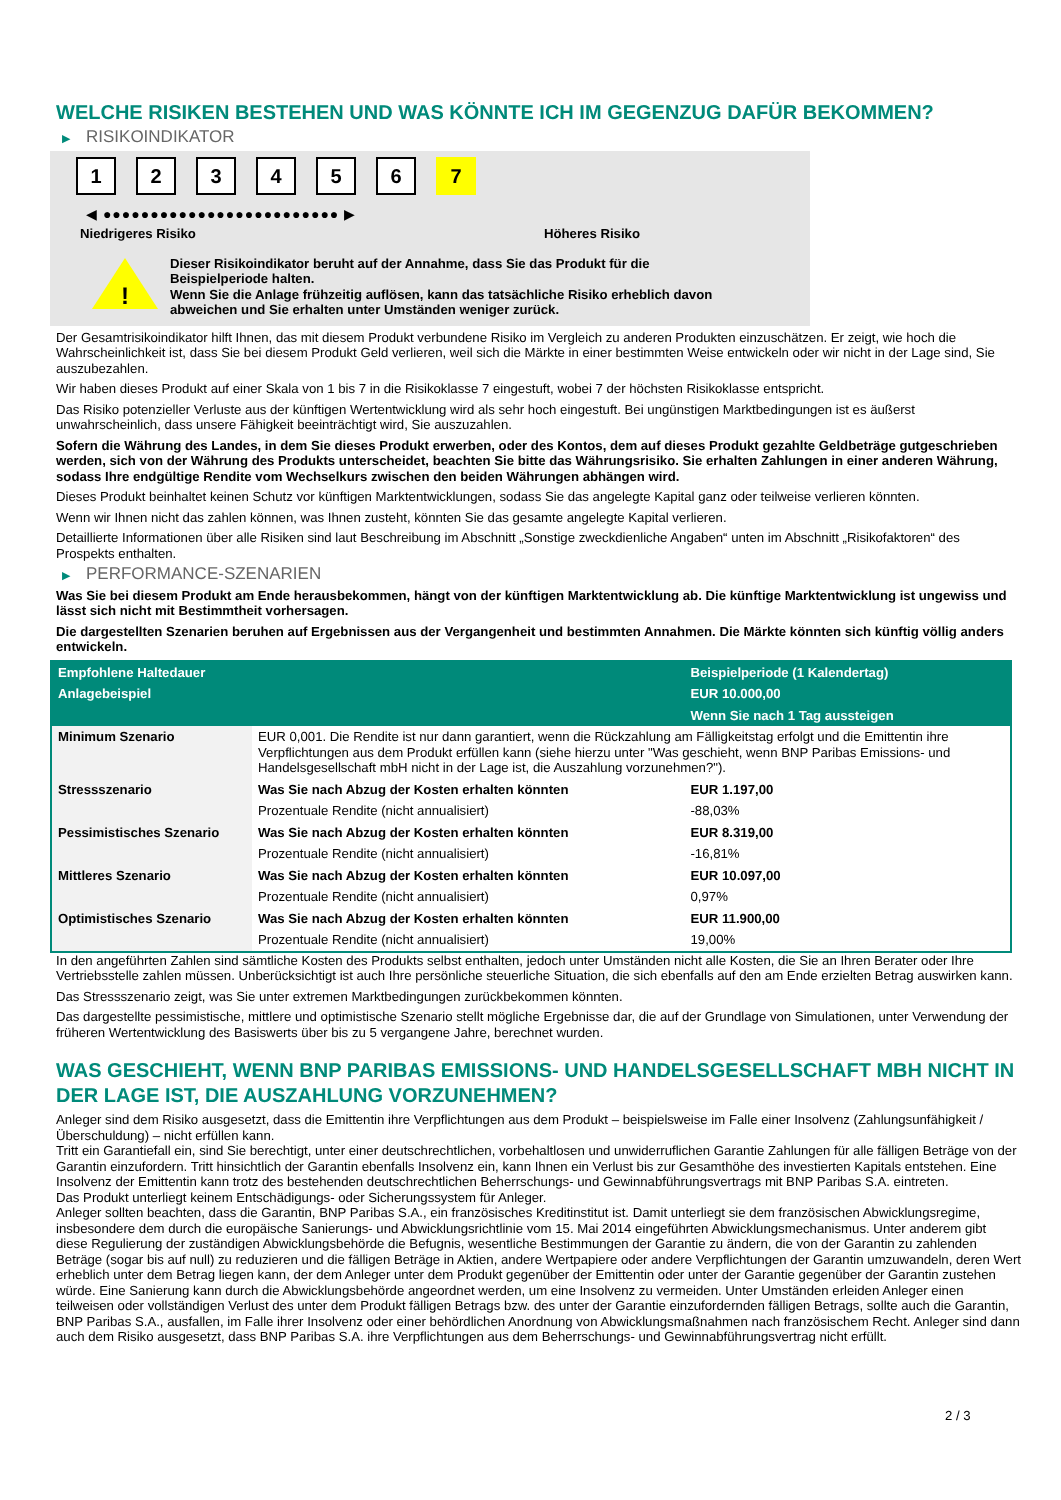WELCHE RISIKEN BESTEHEN UND WAS KÖNNTE ICH IM GEGENZUG DAFÜR BEKOMMEN?
▶ RISIKOINDIKATOR
1 2 3 4 5 6 7
◀ ●●●●●●●●●●●●●●●●●●●●●●●●● ▶
Niedrigeres Risiko Höheres Risiko
!
Dieser Risikoindikator beruht auf der Annahme, dass Sie das Produkt für die
Beispielperiode halten.
Wenn Sie die Anlage frühzeitig auflösen, kann das tatsächliche Risiko erheblich davon
abweichen und Sie erhalten unter Umständen weniger zurück.
Der Gesamtrisikoindikator hilft Ihnen, das mit diesem Produkt verbundene Risiko im Vergleich zu anderen Produkten einzuschätzen. Er zeigt, wie hoch die Wahrscheinlichkeit ist, dass Sie bei diesem Produkt Geld verlieren, weil sich die Märkte in einer bestimmten Weise entwickeln oder wir nicht in der Lage sind, Sie auszubezahlen.
Wir haben dieses Produkt auf einer Skala von 1 bis 7 in die Risikoklasse 7 eingestuft, wobei 7 der höchsten Risikoklasse entspricht.
Das Risiko potenzieller Verluste aus der künftigen Wertentwicklung wird als sehr hoch eingestuft. Bei ungünstigen Marktbedingungen ist es äußerst unwahrscheinlich, dass unsere Fähigkeit beeinträchtigt wird, Sie auszuzahlen.
Sofern die Währung des Landes, in dem Sie dieses Produkt erwerben, oder des Kontos, dem auf dieses Produkt gezahlte Geldbeträge gutgeschrieben werden, sich von der Währung des Produkts unterscheidet, beachten Sie bitte das Währungsrisiko. Sie erhalten Zahlungen in einer anderen Währung, sodass Ihre endgültige Rendite vom Wechselkurs zwischen den beiden Währungen abhängen wird.
Dieses Produkt beinhaltet keinen Schutz vor künftigen Marktentwicklungen, sodass Sie das angelegte Kapital ganz oder teilweise verlieren könnten.
Wenn wir Ihnen nicht das zahlen können, was Ihnen zusteht, könnten Sie das gesamte angelegte Kapital verlieren.
Detaillierte Informationen über alle Risiken sind laut Beschreibung im Abschnitt „Sonstige zweckdienliche Angaben“ unten im Abschnitt „Risikofaktoren“ des Prospekts enthalten.
▶ PERFORMANCE-SZENARIEN
Was Sie bei diesem Produkt am Ende herausbekommen, hängt von der künftigen Marktentwicklung ab. Die künftige Marktentwicklung ist ungewiss und lässt sich nicht mit Bestimmtheit vorhersagen.
Die dargestellten Szenarien beruhen auf Ergebnissen aus der Vergangenheit und bestimmten Annahmen. Die Märkte könnten sich künftig völlig anders entwickeln.
| Empfohlene Haltedauer | | Beispielperiode (1 Kalendertag) |
| Anlagebeispiel | | EUR 10.000,00 |
| | | Wenn Sie nach 1 Tag aussteigen |
| Minimum Szenario | EUR 0,001. Die Rendite ist nur dann garantiert, wenn die Rückzahlung am Fälligkeitstag erfolgt und die Emittentin ihre Verpflichtungen aus dem Produkt erfüllen kann (siehe hierzu unter "Was geschieht, wenn BNP Paribas Emissions- und Handelsgesellschaft mbH nicht in der Lage ist, die Auszahlung vorzunehmen?"). | |
| Stressszenario | Was Sie nach Abzug der Kosten erhalten könnten | EUR 1.197,00 |
| | Prozentuale Rendite (nicht annualisiert) | -88,03% |
| Pessimistisches Szenario | Was Sie nach Abzug der Kosten erhalten könnten | EUR 8.319,00 |
| | Prozentuale Rendite (nicht annualisiert) | -16,81% |
| Mittleres Szenario | Was Sie nach Abzug der Kosten erhalten könnten | EUR 10.097,00 |
| | Prozentuale Rendite (nicht annualisiert) | 0,97% |
| Optimistisches Szenario | Was Sie nach Abzug der Kosten erhalten könnten | EUR 11.900,00 |
| | Prozentuale Rendite (nicht annualisiert) | 19,00% |
In den angeführten Zahlen sind sämtliche Kosten des Produkts selbst enthalten, jedoch unter Umständen nicht alle Kosten, die Sie an Ihren Berater oder Ihre Vertriebsstelle zahlen müssen. Unberücksichtigt ist auch Ihre persönliche steuerliche Situation, die sich ebenfalls auf den am Ende erzielten Betrag auswirken kann.
Das Stressszenario zeigt, was Sie unter extremen Marktbedingungen zurückbekommen könnten.
Das dargestellte pessimistische, mittlere und optimistische Szenario stellt mögliche Ergebnisse dar, die auf der Grundlage von Simulationen, unter Verwendung der früheren Wertentwicklung des Basiswerts über bis zu 5 vergangene Jahre, berechnet wurden.
WAS GESCHIEHT, WENN BNP PARIBAS EMISSIONS- UND HANDELSGESELLSCHAFT MBH NICHT IN DER LAGE IST, DIE AUSZAHLUNG VORZUNEHMEN?
Anleger sind dem Risiko ausgesetzt, dass die Emittentin ihre Verpflichtungen aus dem Produkt – beispielsweise im Falle einer Insolvenz (Zahlungsunfähigkeit / Überschuldung) – nicht erfüllen kann.
Tritt ein Garantiefall ein, sind Sie berechtigt, unter einer deutschrechtlichen, vorbehaltlosen und unwiderruflichen Garantie Zahlungen für alle fälligen Beträge von der Garantin einzufordern. Tritt hinsichtlich der Garantin ebenfalls Insolvenz ein, kann Ihnen ein Verlust bis zur Gesamthöhe des investierten Kapitals entstehen. Eine Insolvenz der Emittentin kann trotz des bestehenden deutschrechtlichen Beherrschungs- und Gewinnabführungsvertrags mit BNP Paribas S.A. eintreten.
Das Produkt unterliegt keinem Entschädigungs- oder Sicherungssystem für Anleger.
Anleger sollten beachten, dass die Garantin, BNP Paribas S.A., ein französisches Kreditinstitut ist. Damit unterliegt sie dem französischen Abwicklungsregime, insbesondere dem durch die europäische Sanierungs- und Abwicklungsrichtlinie vom 15. Mai 2014 eingeführten Abwicklungsmechanismus. Unter anderem gibt diese Regulierung der zuständigen Abwicklungsbehörde die Befugnis, wesentliche Bestimmungen der Garantie zu ändern, die von der Garantin zu zahlenden Beträge (sogar bis auf null) zu reduzieren und die fälligen Beträge in Aktien, andere Wertpapiere oder andere Verpflichtungen der Garantin umzuwandeln, deren Wert erheblich unter dem Betrag liegen kann, der dem Anleger unter dem Produkt gegenüber der Emittentin oder unter der Garantie gegenüber der Garantin zustehen würde. Eine Sanierung kann durch die Abwicklungsbehörde angeordnet werden, um eine Insolvenz zu vermeiden. Unter Umständen erleiden Anleger einen teilweisen oder vollständigen Verlust des unter dem Produkt fälligen Betrags bzw. des unter der Garantie einzufordernden fälligen Betrags, sollte auch die Garantin, BNP Paribas S.A., ausfallen, im Falle ihrer Insolvenz oder einer behördlichen Anordnung von Abwicklungsmaßnahmen nach französischem Recht. Anleger sind dann auch dem Risiko ausgesetzt, dass BNP Paribas S.A. ihre Verpflichtungen aus dem Beherrschungs- und Gewinnabführungsvertrag nicht erfüllt.
2 / 3